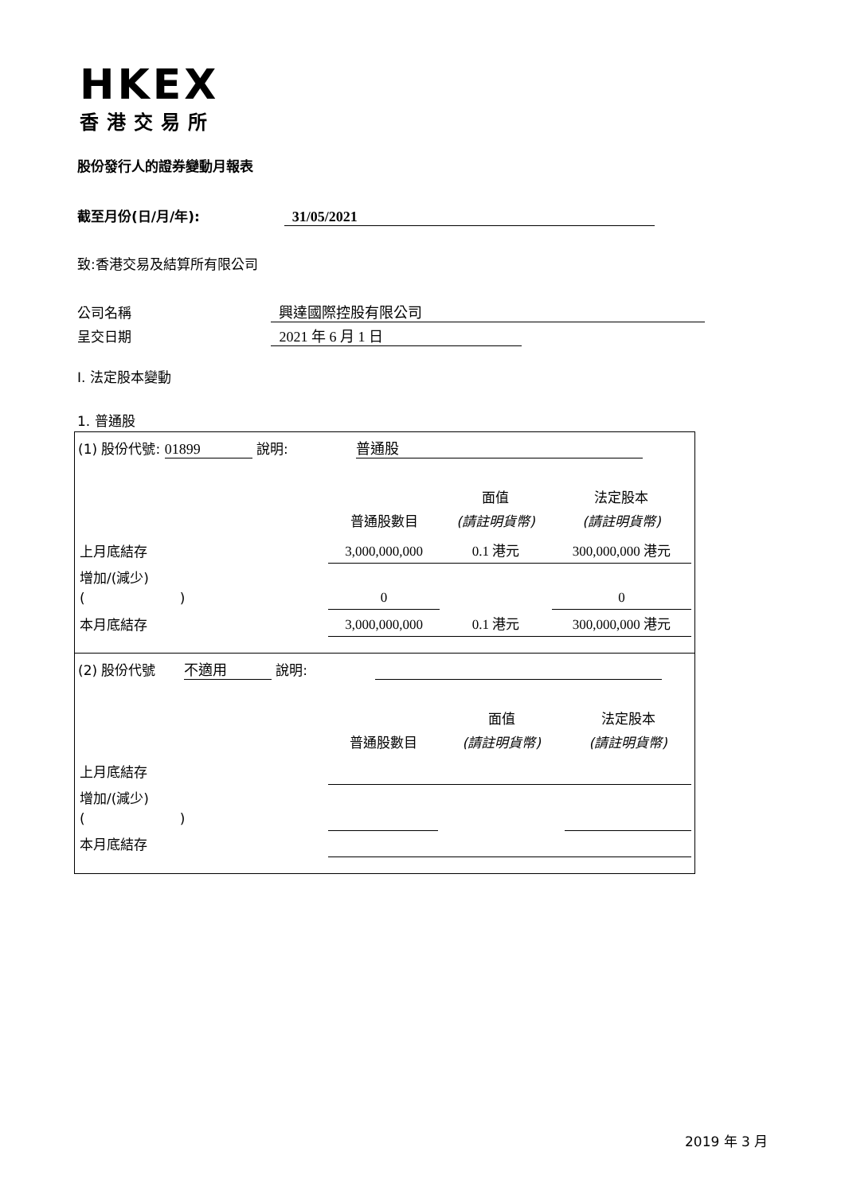HKEX
香港交易所
股份發行人的證券變動月報表
截至月份(日/月/年): 31/05/2021
致:香港交易及結算所有限公司
公司名稱 興達國際控股有限公司
呈交日期 2021 年 6 月 1 日
I. 法定股本變動
1. 普通股
(1) 股份代號: 01899 說明: 普通股
| | 普通股數目 | 面值 (請註明貨幣) | 法定股本 (請註明貨幣) |
| 上月底結存 | 3,000,000,000 | 0.1 港元 | 300,000,000 港元 |
| 增加/(減少) ( ) | 0 | | 0 |
| 本月底結存 | 3,000,000,000 | 0.1 港元 | 300,000,000 港元 |
(2) 股份代號 不適用 說明:
| | 普通股數目 | 面值 (請註明貨幣) | 法定股本 (請註明貨幣) |
| 上月底結存 | | | |
| 增加/(減少) ( ) | | | |
| 本月底結存 | | | |
2019 年 3 月